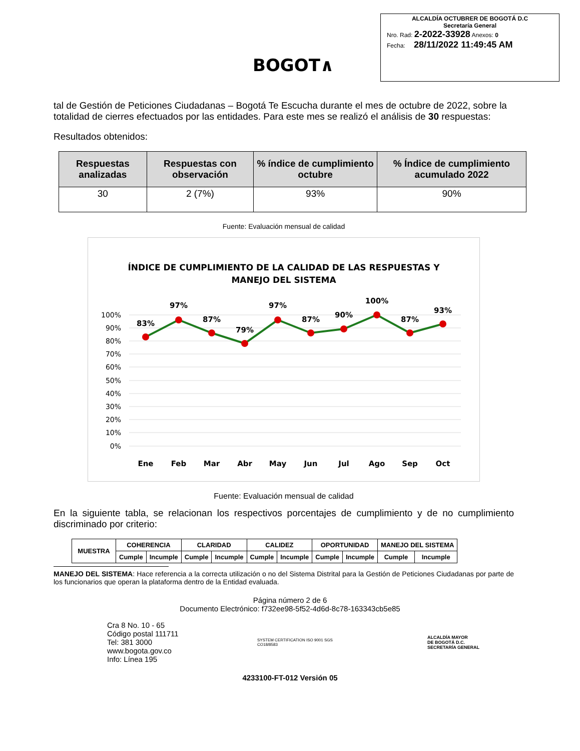BOGOT∧
ALCALDÍA OCTUBRER DE BOGOTÁ D.C
Secretaría General
Nro. Rad: 2-2022-33928 Anexos: 0
Fecha: 28/11/2022 11:49:45 AM
tal de Gestión de Peticiones Ciudadanas – Bogotá Te Escucha durante el mes de octubre de 2022, sobre la totalidad de cierres efectuados por las entidades. Para este mes se realizó el análisis de 30 respuestas:
Resultados obtenidos:
| Respuestas analizadas | Respuestas con observación | % índice de cumplimiento octubre | % Índice de cumplimiento acumulado 2022 |
| --- | --- | --- | --- |
| 30 | 2 (7%) | 93% | 90% |
Fuente: Evaluación mensual de calidad
ÍNDICE DE CUMPLIMIENTO DE LA CALIDAD DE LAS RESPUESTAS Y
MANEJO DEL SISTEMA
100%
90%
80%
70%
60%
50%
40%
30%
20%
10%
0%
83%
97%
87%
79%
97%
87%
90%
100%
87%
93%
Ene
Feb
Mar
Abr
May
Jun
Jul
Ago
Sep
Oct
Fuente: Evaluación mensual de calidad
En la siguiente tabla, se relacionan los respectivos porcentajes de cumplimiento y de no cumplimiento discriminado por criterio:
| MUESTRA | COHERENCIA | | CLARIDAD | | CALIDEZ | | OPORTUNIDAD | | MANEJO DEL SISTEMA | |
| | Cumple | Incumple | Cumple | Incumple | Cumple | Incumple | Cumple | Incumple | Cumple | Incumple |
MANEJO DEL SISTEMA: Hace referencia a la correcta utilización o no del Sistema Distrital para la Gestión de Peticiones Ciudadanas por parte de los funcionarios que operan la plataforma dentro de la Entidad evaluada.
Página número 2 de 6
Documento Electrónico: f732ee98-5f52-4d6d-8c78-163343cb5e85
Cra 8 No. 10 - 65
Código postal 111711
Tel: 381 3000
www.bogota.gov.co
Info: Línea 195
SYSTEM CERTIFICATION ISO 9001 SGS
CO18/8583
ALCALDÍA MAYOR
DE BOGOTÁ D.C.
SECRETARÍA GENERAL
4233100-FT-012 Versión 05